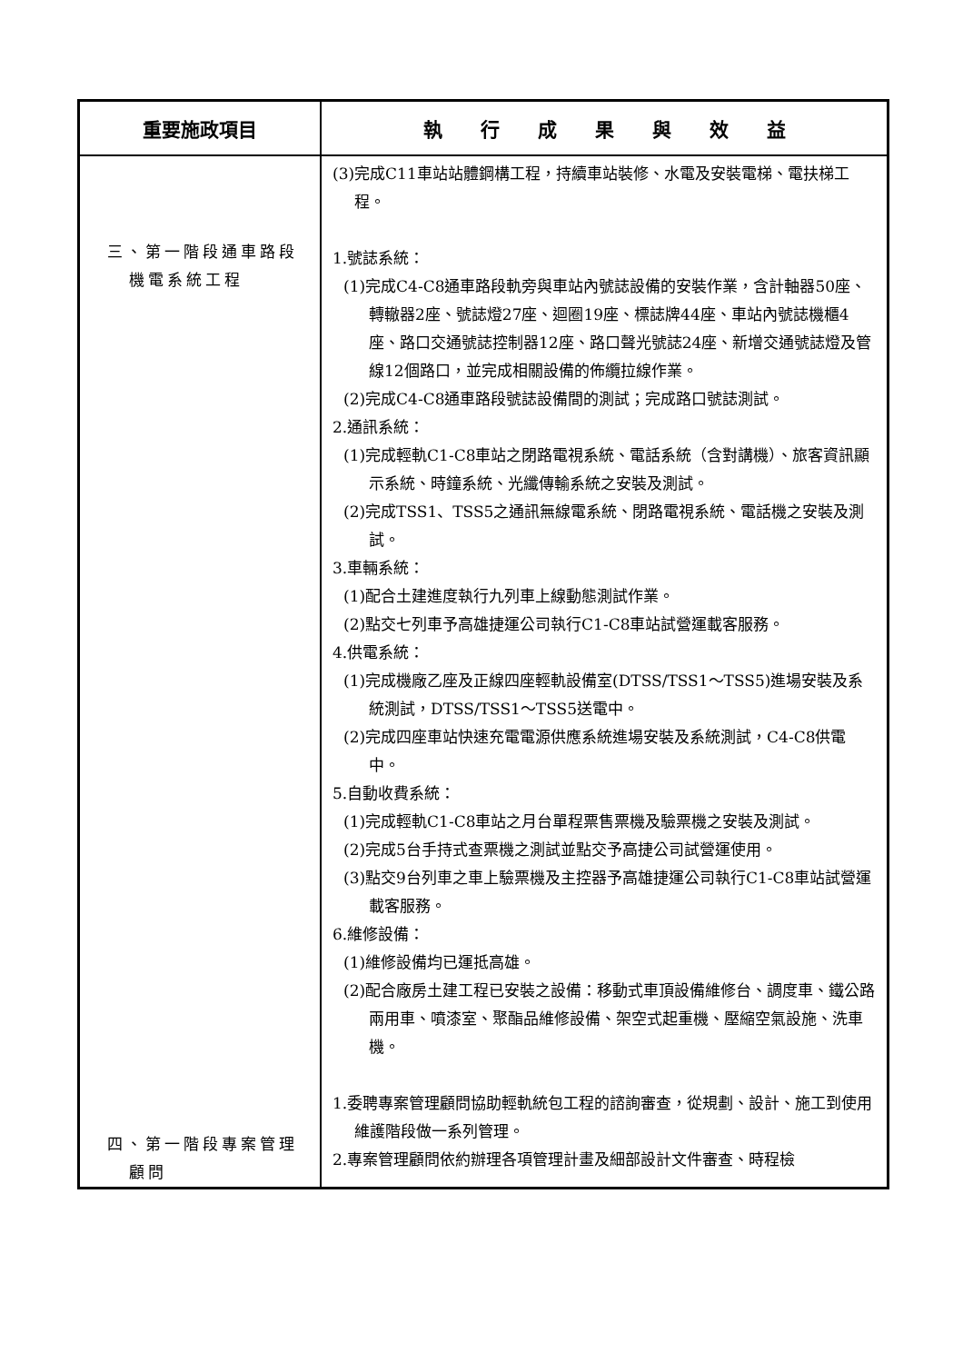| 重要施政項目 | 執 行 成 果 與 效 益 |
| --- | --- |
| 三、第一階段通車路段機電系統工程 四、第一階段專案管理顧問 | (3)完成C11車站站體鋼構工程，持續車站裝修、水電及安裝電梯、電扶梯工程。 1.號誌系統： (1)完成C4-C8通車路段軌旁與車站內號誌設備的安裝作業，含計軸器50座、轉轍器2座、號誌燈27座、迴圈19座、標誌牌44座、車站內號誌機櫃4座、路口交通號誌控制器12座、路口聲光號誌24座、新增交通號誌燈及管線12個路口，並完成相關設備的佈纜拉線作業。 (2)完成C4-C8通車路段號誌設備間的測試；完成路口號誌測試。 2.通訊系統： (1)完成輕軌C1-C8車站之閉路電視系統、電話系統（含對講機）、旅客資訊顯示系統、時鐘系統、光纖傳輸系統之安裝及測試。 (2)完成TSS1、TSS5之通訊無線電系統、閉路電視系統、電話機之安裝及測試。 3.車輛系統： (1)配合土建進度執行九列車上線動態測試作業。 (2)點交七列車予高雄捷運公司執行C1-C8車站試營運載客服務。 4.供電系統： (1)完成機廠乙座及正線四座輕軌設備室(DTSS/TSS1～TSS5)進場安裝及系統測試，DTSS/TSS1～TSS5送電中。 (2)完成四座車站快速充電電源供應系統進場安裝及系統測試，C4-C8供電中。 5.自動收費系統： (1)完成輕軌C1-C8車站之月台單程票售票機及驗票機之安裝及測試。 (2)完成5台手持式查票機之測試並點交予高捷公司試營運使用。 (3)點交9台列車之車上驗票機及主控器予高雄捷運公司執行C1-C8車站試營運載客服務。 6.維修設備： (1)維修設備均已運抵高雄。 (2)配合廠房土建工程已安裝之設備：移動式車頂設備維修台、調度車、鐵公路兩用車、噴漆室、聚酯品維修設備、架空式起重機、壓縮空氣設施、洗車機。 1.委聘專案管理顧問協助輕軌統包工程的諮詢審查，從規劃、設計、施工到使用維護階段做一系列管理。 2.專案管理顧問依約辦理各項管理計畫及細部設計文件審查、時程檢 |